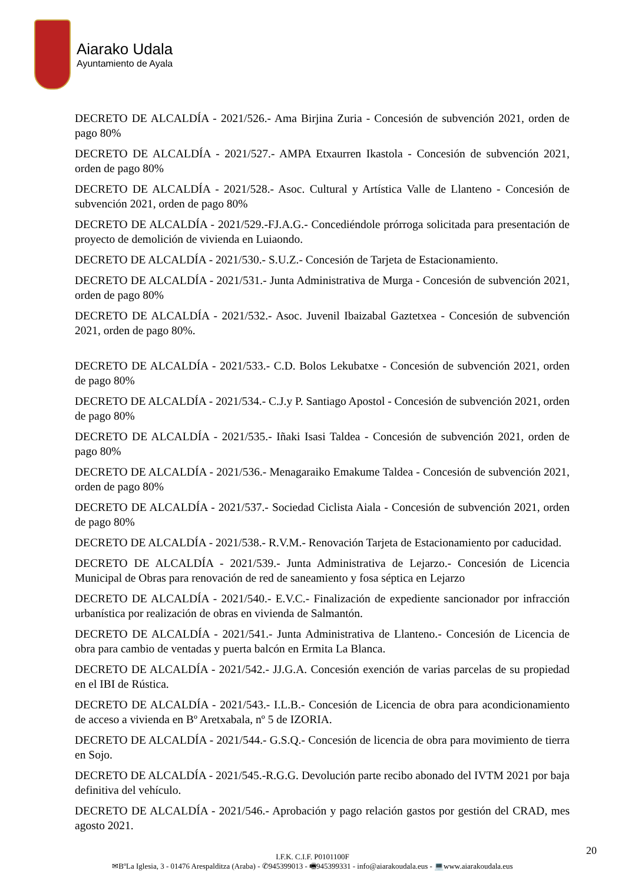Aiarako Udala
Ayuntamiento de Ayala
DECRETO DE ALCALDÍA - 2021/526.- Ama Birjina Zuria - Concesión de subvención 2021, orden de pago 80%
DECRETO DE ALCALDÍA - 2021/527.- AMPA Etxaurren Ikastola - Concesión de subvención 2021, orden de pago 80%
DECRETO DE ALCALDÍA - 2021/528.- Asoc. Cultural y Artística Valle de Llanteno - Concesión de subvención 2021, orden de pago 80%
DECRETO DE ALCALDÍA - 2021/529.-FJ.A.G.- Concediéndole prórroga solicitada para presentación de proyecto de demolición de vivienda en Luiaondo.
DECRETO DE ALCALDÍA - 2021/530.- S.U.Z.- Concesión de Tarjeta de Estacionamiento.
DECRETO DE ALCALDÍA - 2021/531.- Junta Administrativa de Murga - Concesión de subvención 2021, orden de pago 80%
DECRETO DE ALCALDÍA - 2021/532.- Asoc. Juvenil Ibaizabal Gaztetxea - Concesión de subvención 2021, orden de pago 80%.
DECRETO DE ALCALDÍA - 2021/533.- C.D. Bolos Lekubatxe - Concesión de subvención 2021, orden de pago 80%
DECRETO DE ALCALDÍA - 2021/534.- C.J.y P. Santiago Apostol - Concesión de subvención 2021, orden de pago 80%
DECRETO DE ALCALDÍA - 2021/535.- Iñaki Isasi Taldea - Concesión de subvención 2021, orden de pago 80%
DECRETO DE ALCALDÍA - 2021/536.- Menagaraiko Emakume Taldea - Concesión de subvención 2021, orden de pago 80%
DECRETO DE ALCALDÍA - 2021/537.- Sociedad Ciclista Aiala - Concesión de subvención 2021, orden de pago 80%
DECRETO DE ALCALDÍA - 2021/538.- R.V.M.- Renovación Tarjeta de Estacionamiento por caducidad.
DECRETO DE ALCALDÍA - 2021/539.- Junta Administrativa de Lejarzo.- Concesión de Licencia Municipal de Obras para renovación de red de saneamiento y fosa séptica en Lejarzo
DECRETO DE ALCALDÍA - 2021/540.- E.V.C.- Finalización de expediente sancionador por infracción urbanística por realización de obras en vivienda de Salmantón.
DECRETO DE ALCALDÍA - 2021/541.- Junta Administrativa de Llanteno.- Concesión de Licencia de obra para cambio de ventadas y puerta balcón en Ermita La Blanca.
DECRETO DE ALCALDÍA - 2021/542.- JJ.G.A. Concesión exención de varias parcelas de su propiedad en el IBI de Rústica.
DECRETO DE ALCALDÍA - 2021/543.- I.L.B.- Concesión de Licencia de obra para acondicionamiento de acceso a vivienda en Bº Aretxabala, nº 5 de IZORIA.
DECRETO DE ALCALDÍA - 2021/544.- G.S.Q.- Concesión de licencia de obra para movimiento de tierra en Sojo.
DECRETO DE ALCALDÍA - 2021/545.-R.G.G. Devolución parte recibo abonado del IVTM 2021 por baja definitiva del vehículo.
DECRETO DE ALCALDÍA - 2021/546.- Aprobación y pago relación gastos por gestión del CRAD, mes agosto 2021.
20
I.F.K. C.I.F. P0101100F
✉BºLa Iglesia, 3 - 01476 Arespalditza (Araba) - ✆945399013 - 🖷945399331 - info@aiarakoudala.eus - 💻www.aiarakoudala.eus